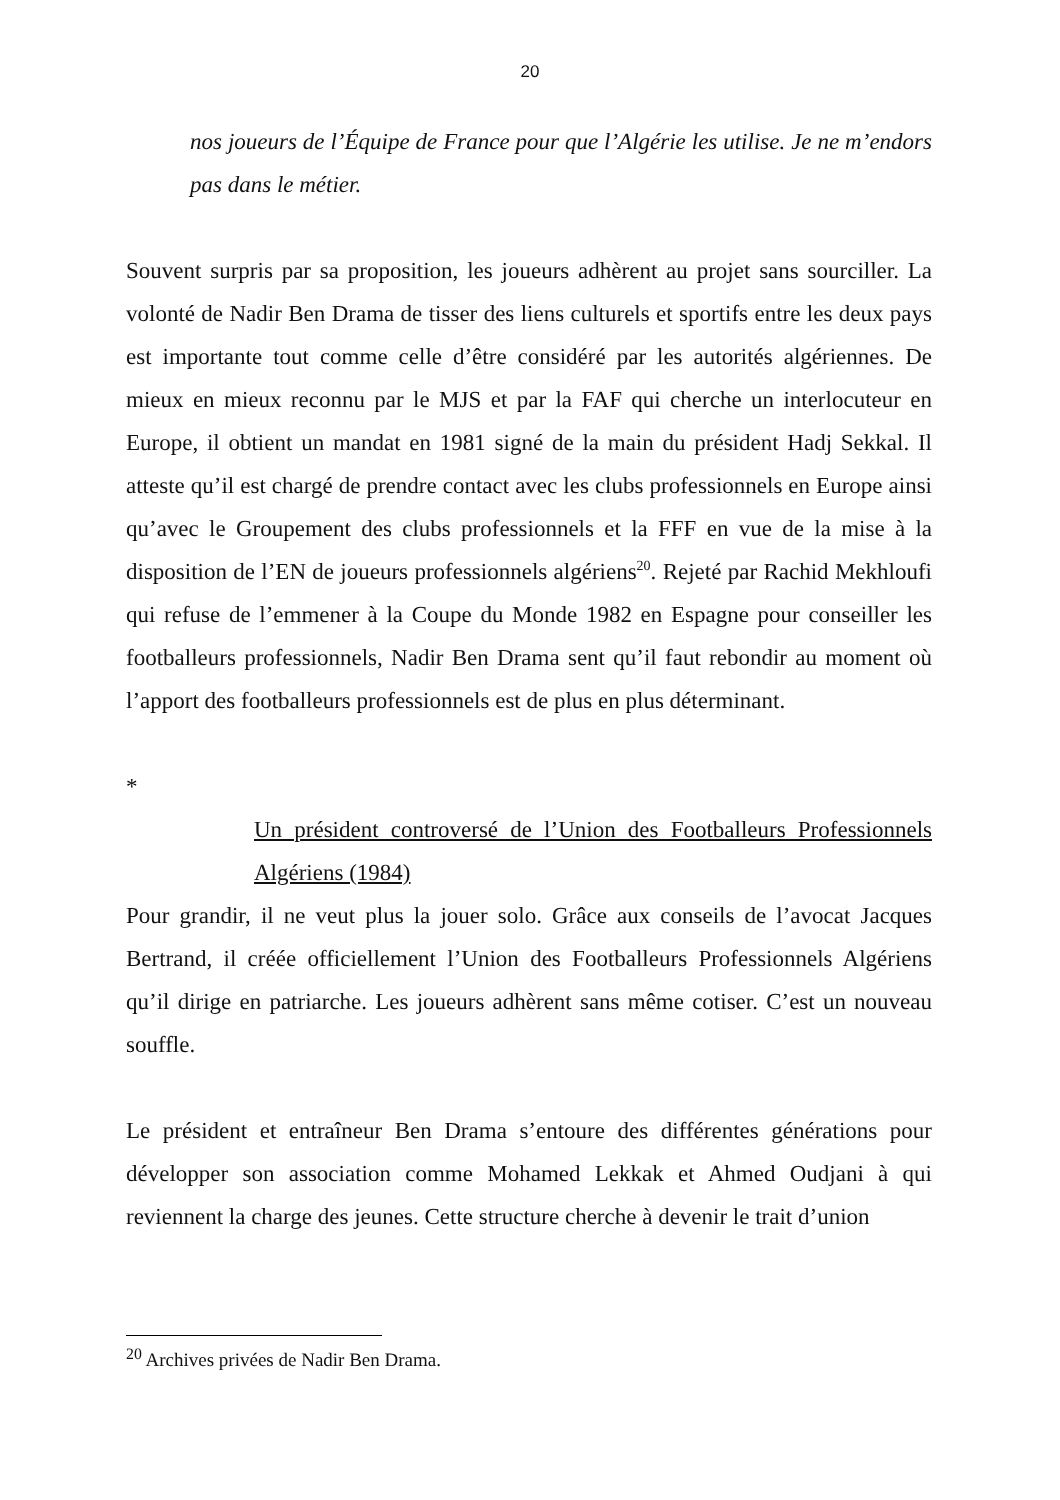20
nos joueurs de l’Équipe de France pour que l’Algérie les utilise. Je ne m’endors pas dans le métier.
Souvent surpris par sa proposition, les joueurs adhèrent au projet sans sourciller. La volonté de Nadir Ben Drama de tisser des liens culturels et sportifs entre les deux pays est importante tout comme celle d’être considéré par les autorités algériennes. De mieux en mieux reconnu par le MJS et par la FAF qui cherche un interlocuteur en Europe, il obtient un mandat en 1981 signé de la main du président Hadj Sekkal. Il atteste qu’il est chargé de prendre contact avec les clubs professionnels en Europe ainsi qu’avec le Groupement des clubs professionnels et la FFF en vue de la mise à la disposition de l’EN de joueurs professionnels algériens<sup>20</sup>. Rejeté par Rachid Mekhloufi qui refuse de l’emmener à la Coupe du Monde 1982 en Espagne pour conseiller les footballeurs professionnels, Nadir Ben Drama sent qu’il faut rebondir au moment où l’apport des footballeurs professionnels est de plus en plus déterminant.
*
Un président controversé de l’Union des Footballeurs Professionnels Algériens (1984)
Pour grandir, il ne veut plus la jouer solo. Grâce aux conseils de l’avocat Jacques Bertrand, il créée officiellement l’Union des Footballeurs Professionnels Algériens qu’il dirige en patriarche. Les joueurs adhèrent sans même cotiser. C’est un nouveau souffle.
Le président et entraîneur Ben Drama s’entoure des différentes générations pour développer son association comme Mohamed Lekkak et Ahmed Oudjani à qui reviennent la charge des jeunes. Cette structure cherche à devenir le trait d’union
<sup>20</sup> Archives privées de Nadir Ben Drama.